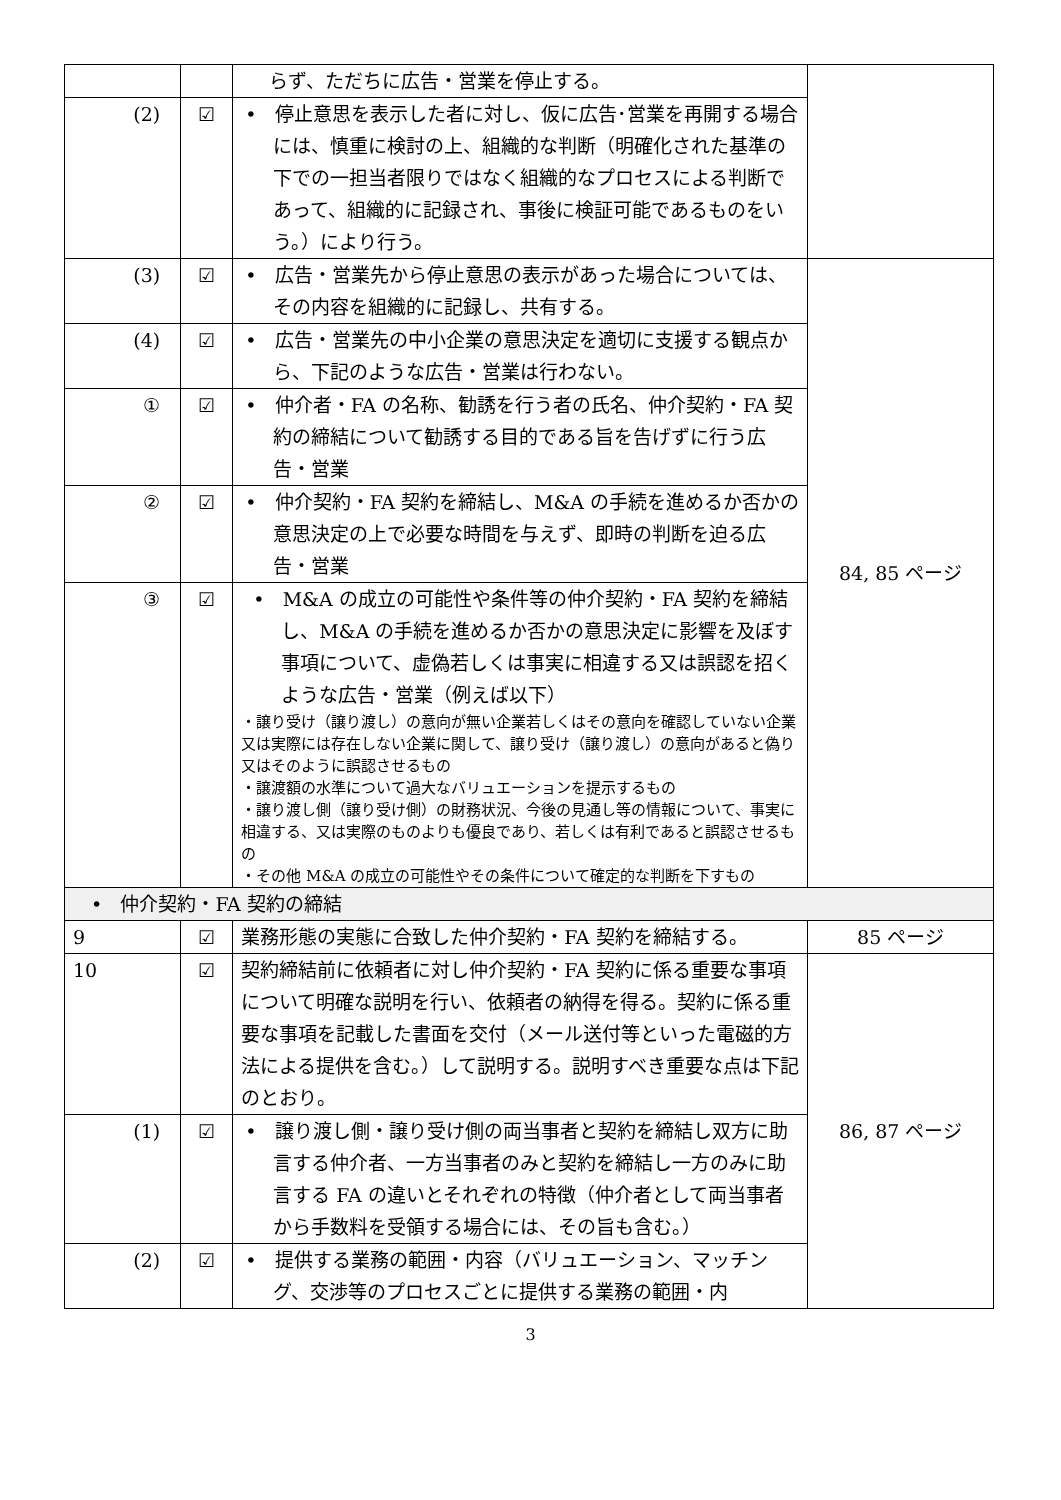| | | らず、ただちに広告・営業を停止する。 | |
| (2) | ☑ | • 停止意思を表示した者に対し、仮に広告･営業を再開する場合には、慎重に検討の上、組織的な判断（明確化された基準の下での一担当者限りではなく組織的なプロセスによる判断であって、組織的に記録され、事後に検証可能であるものをいう。）により行う。 | |
| (3) | ☑ | • 広告・営業先から停止意思の表示があった場合については、その内容を組織的に記録し、共有する。 | 84, 85 ページ |
| (4) | ☑ | • 広告・営業先の中小企業の意思決定を適切に支援する観点から、下記のような広告・営業は行わない。 | |
| ① | ☑ | • 仲介者・FA の名称、勧誘を行う者の氏名、仲介契約・FA 契約の締結について勧誘する目的である旨を告げずに行う広告・営業 | |
| ② | ☑ | • 仲介契約・FA 契約を締結し、M&A の手続を進めるか否かの意思決定の上で必要な時間を与えず、即時の判断を迫る広告・営業 | |
| ③ | ☑ | • M&A の成立の可能性や条件等の仲介契約・FA 契約を締結し、M&A の手続を進めるか否かの意思決定に影響を及ぼす事項について、虚偽若しくは事実に相違する又は誤認を招くような広告・営業（例えば以下） ・譲り受け（譲り渡し）の意向が無い企業若しくはその意向を確認していない企業又は実際には存在しない企業に関して、譲り受け（譲り渡し）の意向があると偽り又はそのように誤認させるもの ・譲渡額の水準について過大なバリュエーションを提示するもの ・譲り渡し側（譲り受け側）の財務状況、今後の見通し等の情報について、事実に相違する、又は実際のものよりも優良であり、若しくは有利であると誤認させるもの ・その他 M&A の成立の可能性やその条件について確定的な判断を下すもの | |
| • 仲介契約・FA 契約の締結 | | | |
| 9 | ☑ | 業務形態の実態に合致した仲介契約・FA 契約を締結する。 | 85 ページ |
| 10 | ☑ | 契約締結前に依頼者に対し仲介契約・FA 契約に係る重要な事項について明確な説明を行い、依頼者の納得を得る。契約に係る重要な事項を記載した書面を交付（メール送付等といった電磁的方法による提供を含む。）して説明する。説明すべき重要な点は下記のとおり。 | 86, 87 ページ |
| (1) | ☑ | • 譲り渡し側・譲り受け側の両当事者と契約を締結し双方に助言する仲介者、一方当事者のみと契約を締結し一方のみに助言する FA の違いとそれぞれの特徴（仲介者として両当事者から手数料を受領する場合には、その旨も含む。） | |
| (2) | ☑ | • 提供する業務の範囲・内容（バリュエーション、マッチング、交渉等のプロセスごとに提供する業務の範囲・内 | |
3